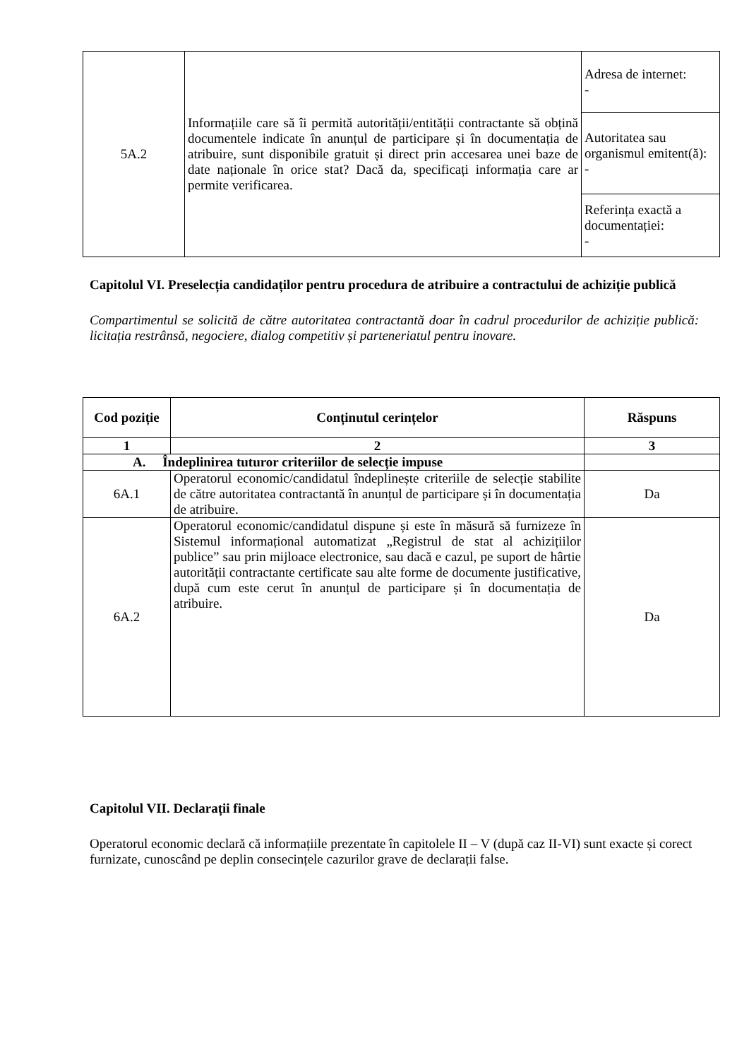| 5A.2 | Informațiile care să îi permită autorității/entității contractante să obțină documentele indicate în anunțul de participare și în documentația de atribuire, sunt disponibile gratuit și direct prin accesarea unei baze de date naționale în orice stat? Dacă da, specificați informația care ar permite verificarea. | Adresa de internet: - |
| | | Autoritatea sau organismul emitent(ă): - |
| | | Referința exactă a documentației: - |
Capitolul VI. Preselecția candidaților pentru procedura de atribuire a contractului de achiziție publică
Compartimentul se solicită de către autoritatea contractantă doar în cadrul procedurilor de achiziție publică: licitația restrânsă, negociere, dialog competitiv și parteneriatul pentru inovare.
| Cod poziție | Conținutul cerințelor | Răspuns |
| --- | --- | --- |
| 1 | 2 | 3 |
| A. Îndeplinirea tuturor criteriilor de selecție impuse | | |
| 6A.1 | Operatorul economic/candidatul îndeplinește criteriile de selecție stabilite de către autoritatea contractantă în anunțul de participare și în documentația de atribuire. | Da |
| 6A.2 | Operatorul economic/candidatul dispune și este în măsură să furnizeze în Sistemul informațional automatizat „Registrul de stat al achizițiilor publice” sau prin mijloace electronice, sau dacă e cazul, pe suport de hârtie autorității contractante certificate sau alte forme de documente justificative, după cum este cerut în anunțul de participare și în documentația de atribuire. | Da |
Capitolul VII. Declarații finale
Operatorul economic declară că informațiile prezentate în capitolele II – V (după caz II-VI) sunt exacte și corect furnizate, cunoscând pe deplin consecințele cazurilor grave de declarații false.